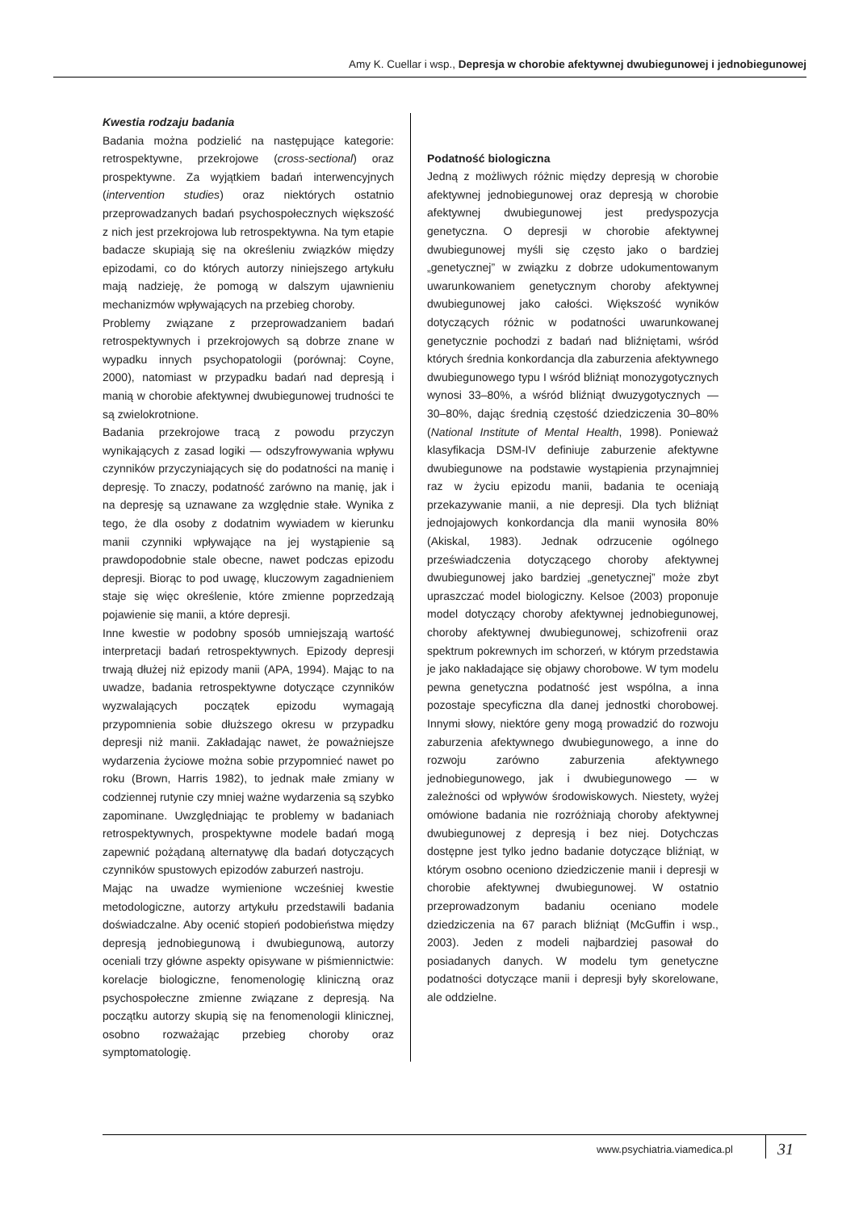Amy K. Cuellar i wsp., Depresja w chorobie afektywnej dwubiegunowej i jednobiegunowej
Kwestia rodzaju badania
Badania można podzielić na następujące kategorie: retrospektywne, przekrojowe (cross-sectional) oraz prospektywne. Za wyjątkiem badań interwencyjnych (intervention studies) oraz niektórych ostatnio przeprowadzanych badań psychospołecznych większość z nich jest przekrojowa lub retrospektywna. Na tym etapie badacze skupiają się na określeniu związków między epizodami, co do których autorzy niniejszego artykułu mają nadzieję, że pomogą w dalszym ujawnieniu mechanizmów wpływających na przebieg choroby.
Problemy związane z przeprowadzaniem badań retrospektywnych i przekrojowych są dobrze znane w wypadku innych psychopatologii (porównaj: Coyne, 2000), natomiast w przypadku badań nad depresją i manią w chorobie afektywnej dwubiegunowej trudności te są zwielokrotnione.
Badania przekrojowe tracą z powodu przyczyn wynikających z zasad logiki — odszyfrowywania wpływu czynników przyczyniających się do podatności na manię i depresję. To znaczy, podatność zarówno na manię, jak i na depresję są uznawane za względnie stałe. Wynika z tego, że dla osoby z dodatnim wywiadem w kierunku manii czynniki wpływające na jej wystąpienie są prawdopodobnie stale obecne, nawet podczas epizodu depresji. Biorąc to pod uwagę, kluczowym zagadnieniem staje się więc określenie, które zmienne poprzedzają pojawienie się manii, a które depresji.
Inne kwestie w podobny sposób umniejszają wartość interpretacji badań retrospektywnych. Epizody depresji trwają dłużej niż epizody manii (APA, 1994). Mając to na uwadze, badania retrospektywne dotyczące czynników wyzwalających początek epizodu wymagają przypomnienia sobie dłuższego okresu w przypadku depresji niż manii. Zakładając nawet, że poważniejsze wydarzenia życiowe można sobie przypomnieć nawet po roku (Brown, Harris 1982), to jednak małe zmiany w codziennej rutynie czy mniej ważne wydarzenia są szybko zapominane. Uwzględniając te problemy w badaniach retrospektywnych, prospektywne modele badań mogą zapewnić pożądaną alternatywę dla badań dotyczących czynników spustowych epizodów zaburzeń nastroju.
Mając na uwadze wymienione wcześniej kwestie metodologiczne, autorzy artykułu przedstawili badania doświadczalne. Aby ocenić stopień podobieństwa między depresją jednobiegunową i dwubiegunową, autorzy oceniali trzy główne aspekty opisywane w piśmiennictwie: korelacje biologiczne, fenomenologię kliniczną oraz psychospołeczne zmienne związane z depresją. Na początku autorzy skupią się na fenomenologii klinicznej, osobno rozważając przebieg choroby oraz symptomatologię.
Podatność biologiczna
Jedną z możliwych różnic między depresją w chorobie afektywnej jednobiegunowej oraz depresją w chorobie afektywnej dwubiegunowej jest predyspozycja genetyczna. O depresji w chorobie afektywnej dwubiegunowej myśli się często jako o bardziej „genetycznej” w związku z dobrze udokumentowanym uwarunkowaniem genetycznym choroby afektywnej dwubiegunowej jako całości. Większość wyników dotyczących różnic w podatności uwarunkowanej genetycznie pochodzi z badań nad bliźniętami, wśród których średnia konkordancja dla zaburzenia afektywnego dwubiegunowego typu I wśród bliźniąt monozygotycznych wynosi 33–80%, a wśród bliźniąt dwuzygotycznych — 30–80%, dając średnią częstość dziedziczenia 30–80% (National Institute of Mental Health, 1998). Ponieważ klasyfikacja DSM-IV definiuje zaburzenie afektywne dwubiegunowe na podstawie wystąpienia przynajmniej raz w życiu epizodu manii, badania te oceniają przekazywanie manii, a nie depresji. Dla tych bliźniąt jednojajowych konkordancja dla manii wynosiła 80% (Akiskal, 1983). Jednak odrzucenie ogólnego przeświadczenia dotyczącego choroby afektywnej dwubiegunowej jako bardziej „genetycznej” może zbyt upraszczać model biologiczny. Kelsoe (2003) proponuje model dotyczący choroby afektywnej jednobiegunowej, choroby afektywnej dwubiegunowej, schizofrenii oraz spektrum pokrewnych im schorzeń, w którym przedstawia je jako nakładające się objawy chorobowe. W tym modelu pewna genetyczna podatność jest wspólna, a inna pozostaje specyficzna dla danej jednostki chorobowej. Innymi słowy, niektóre geny mogą prowadzić do rozwoju zaburzenia afektywnego dwubiegunowego, a inne do rozwoju zarówno zaburzenia afektywnego jednobiegunowego, jak i dwubiegunowego — w zależności od wpływów środowiskowych. Niestety, wyżej omówione badania nie rozróżniają choroby afektywnej dwubiegunowej z depresją i bez niej. Dotychczas dostępne jest tylko jedno badanie dotyczące bliźniąt, w którym osobno oceniono dziedziczenie manii i depresji w chorobie afektywnej dwubiegunowej. W ostatnio przeprowadzonym badaniu oceniano modele dziedziczenia na 67 parach bliźniąt (McGuffin i wsp., 2003). Jeden z modeli najbardziej pasował do posiadanych danych. W modelu tym genetyczne podatności dotyczące manii i depresji były skorelowane, ale oddzielne.
www.psychiatria.viamedica.pl 31